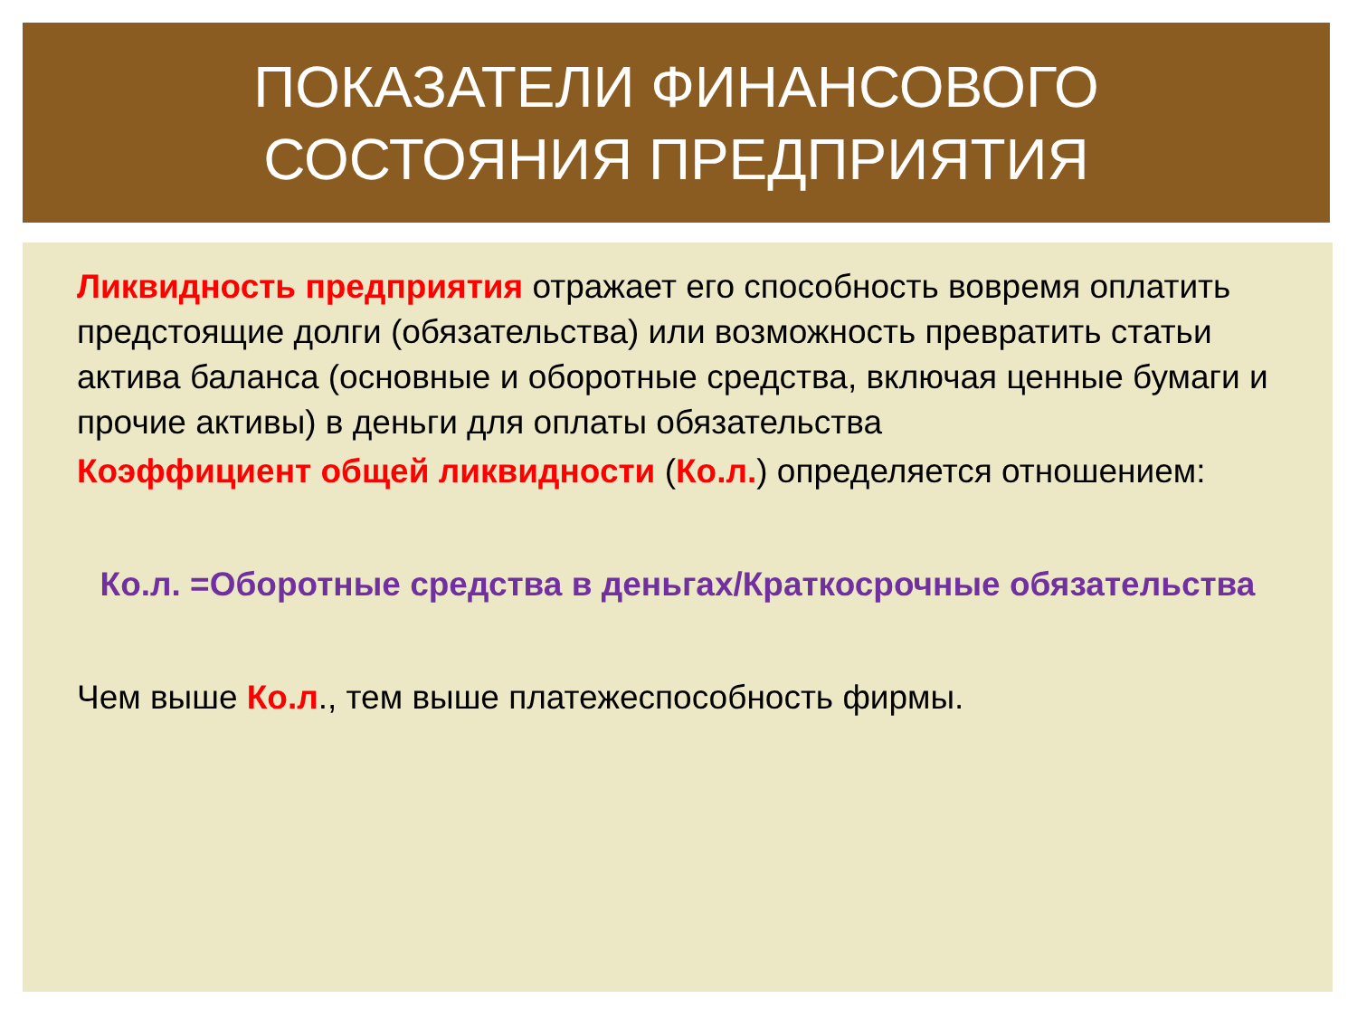ПОКАЗАТЕЛИ ФИНАНСОВОГО
СОСТОЯНИЯ ПРЕДПРИЯТИЯ
Ликвидность предприятия отражает его способность вовремя оплатить предстоящие долги (обязательства) или возможность превратить статьи актива баланса (основные и оборотные средства, включая ценные бумаги и прочие активы) в деньги для оплаты обязательства
Коэффициент общей ликвидности (Ко.л.) определяется отношением:
Ко.л. =Оборотные средства в деньгах/Краткосрочные обязательства
Чем выше Ко.л., тем выше платежеспособность фирмы.